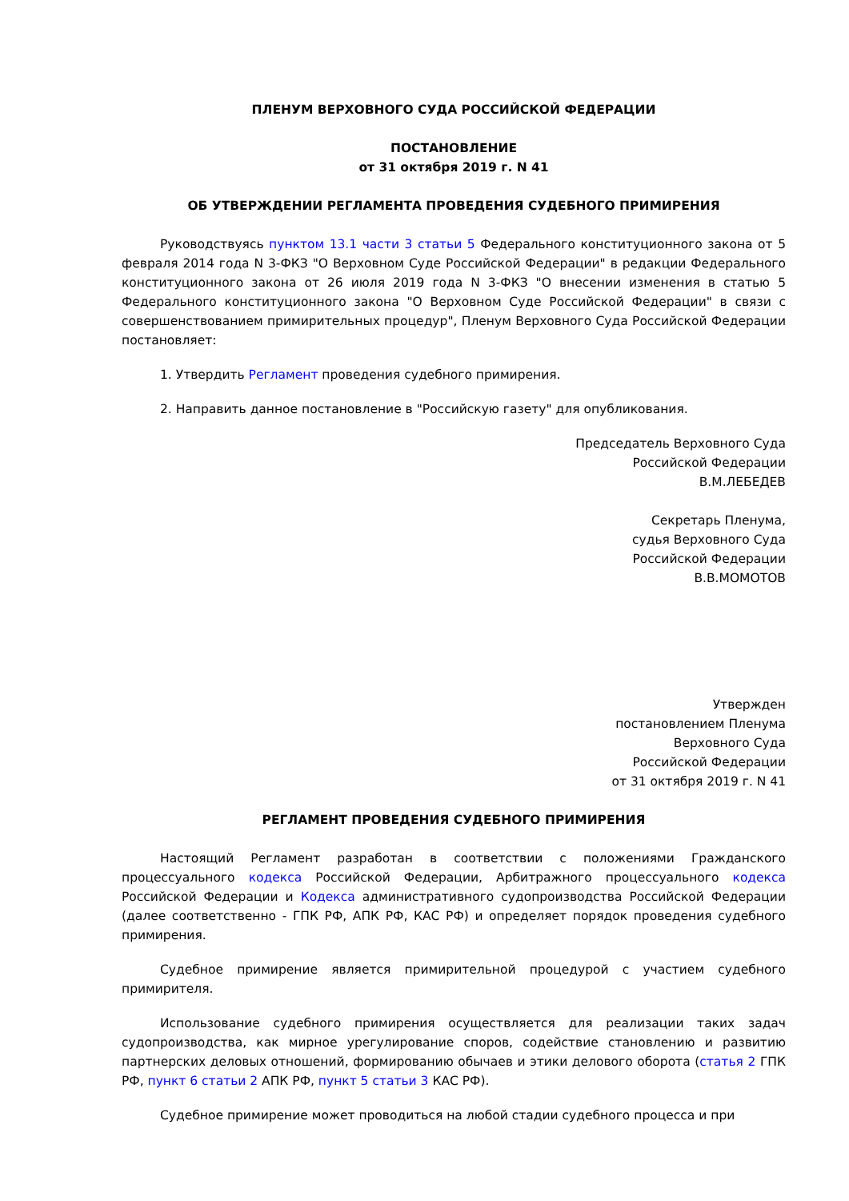ПЛЕНУМ ВЕРХОВНОГО СУДА РОССИЙСКОЙ ФЕДЕРАЦИИ
ПОСТАНОВЛЕНИЕ
от 31 октября 2019 г. N 41
ОБ УТВЕРЖДЕНИИ РЕГЛАМЕНТА ПРОВЕДЕНИЯ СУДЕБНОГО ПРИМИРЕНИЯ
Руководствуясь пунктом 13.1 части 3 статьи 5 Федерального конституционного закона от 5 февраля 2014 года N 3-ФКЗ "О Верховном Суде Российской Федерации" в редакции Федерального конституционного закона от 26 июля 2019 года N 3-ФКЗ "О внесении изменения в статью 5 Федерального конституционного закона "О Верховном Суде Российской Федерации" в связи с совершенствованием примирительных процедур", Пленум Верховного Суда Российской Федерации постановляет:
1. Утвердить Регламент проведения судебного примирения.
2. Направить данное постановление в "Российскую газету" для опубликования.
Председатель Верховного Суда
Российской Федерации
В.М.ЛЕБЕДЕВ
Секретарь Пленума,
судья Верховного Суда
Российской Федерации
В.В.МОМОТОВ
Утвержден
постановлением Пленума
Верховного Суда
Российской Федерации
от 31 октября 2019 г. N 41
РЕГЛАМЕНТ ПРОВЕДЕНИЯ СУДЕБНОГО ПРИМИРЕНИЯ
Настоящий Регламент разработан в соответствии с положениями Гражданского процессуального кодекса Российской Федерации, Арбитражного процессуального кодекса Российской Федерации и Кодекса административного судопроизводства Российской Федерации (далее соответственно - ГПК РФ, АПК РФ, КАС РФ) и определяет порядок проведения судебного примирения.
Судебное примирение является примирительной процедурой с участием судебного примирителя.
Использование судебного примирения осуществляется для реализации таких задач судопроизводства, как мирное урегулирование споров, содействие становлению и развитию партнерских деловых отношений, формированию обычаев и этики делового оборота (статья 2 ГПК РФ, пункт 6 статьи 2 АПК РФ, пункт 5 статьи 3 КАС РФ).
Судебное примирение может проводиться на любой стадии судебного процесса и при